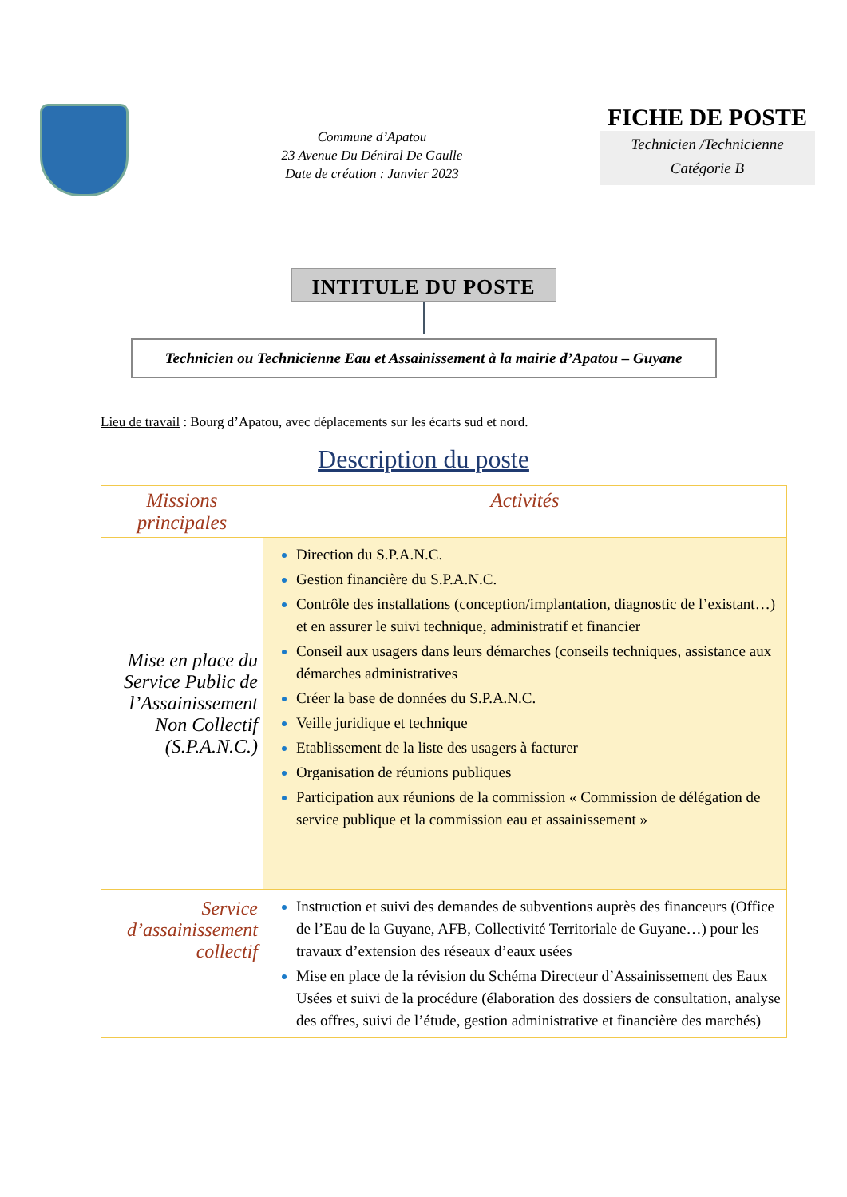Commune d’Apatou
23 Avenue Du Déniral De Gaulle
Date de création : Janvier 2023
FICHE DE POSTE
Technicien /Technicienne
Catégorie B
INTITULE DU POSTE
Technicien ou Technicienne Eau et Assainissement à la mairie d’Apatou – Guyane
Lieu de travail : Bourg d’Apatou, avec déplacements sur les écarts sud et nord.
Description du poste
| Missions principales | Activités |
| --- | --- |
| Mise en place du Service Public de l’Assainissement Non Collectif (S.P.A.N.C.) | Direction du S.P.A.N.C. Gestion financière du S.P.A.N.C. Contrôle des installations (conception/implantation, diagnostic de l’existant…) et en assurer le suivi technique, administratif et financier Conseil aux usagers dans leurs démarches (conseils techniques, assistance aux démarches administratives Créer la base de données du S.P.A.N.C. Veille juridique et technique Etablissement de la liste des usagers à facturer Organisation de réunions publiques Participation aux réunions de la commission « Commission de délégation de service publique et la commission eau et assainissement » |
| Service d’assainissement collectif | Instruction et suivi des demandes de subventions auprès des financeurs (Office de l’Eau de la Guyane, AFB, Collectivité Territoriale de Guyane…) pour les travaux d’extension des réseaux d’eaux usées Mise en place de la révision du Schéma Directeur d’Assainissement des Eaux Usées et suivi de la procédure (élaboration des dossiers de consultation, analyse des offres, suivi de l’étude, gestion administrative et financière des marchés) |